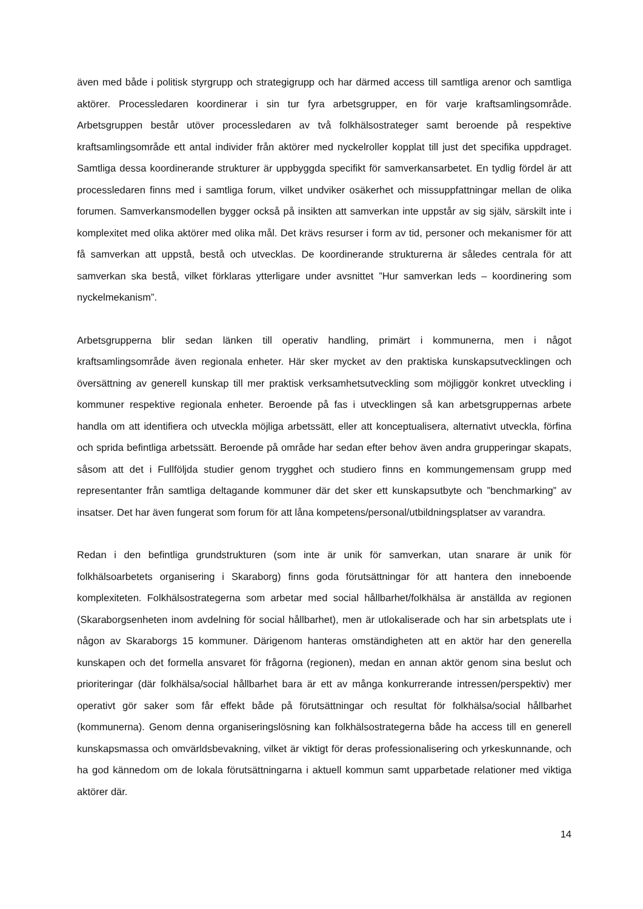även med både i politisk styrgrupp och strategigrupp och har därmed access till samtliga arenor och samtliga aktörer. Processledaren koordinerar i sin tur fyra arbetsgrupper, en för varje kraftsamlingsområde. Arbetsgruppen består utöver processledaren av två folkhälsostrateger samt beroende på respektive kraftsamlingsområde ett antal individer från aktörer med nyckelroller kopplat till just det specifika uppdraget. Samtliga dessa koordinerande strukturer är uppbyggda specifikt för samverkansarbetet. En tydlig fördel är att processledaren finns med i samtliga forum, vilket undviker osäkerhet och missuppfattningar mellan de olika forumen. Samverkansmodellen bygger också på insikten att samverkan inte uppstår av sig själv, särskilt inte i komplexitet med olika aktörer med olika mål. Det krävs resurser i form av tid, personer och mekanismer för att få samverkan att uppstå, bestå och utvecklas. De koordinerande strukturerna är således centrala för att samverkan ska bestå, vilket förklaras ytterligare under avsnittet ”Hur samverkan leds – koordinering som nyckelmekanism”.
Arbetsgrupperna blir sedan länken till operativ handling, primärt i kommunerna, men i något kraftsamlingsområde även regionala enheter. Här sker mycket av den praktiska kunskapsutvecklingen och översättning av generell kunskap till mer praktisk verksamhetsutveckling som möjliggör konkret utveckling i kommuner respektive regionala enheter. Beroende på fas i utvecklingen så kan arbetsgruppernas arbete handla om att identifiera och utveckla möjliga arbetssätt, eller att konceptualisera, alternativt utveckla, förfina och sprida befintliga arbetssätt. Beroende på område har sedan efter behov även andra grupperingar skapats, såsom att det i Fullföljda studier genom trygghet och studiero finns en kommungemensam grupp med representanter från samtliga deltagande kommuner där det sker ett kunskapsutbyte och ”benchmarking” av insatser. Det har även fungerat som forum för att låna kompetens/personal/utbildningsplatser av varandra.
Redan i den befintliga grundstrukturen (som inte är unik för samverkan, utan snarare är unik för folkhälsoarbetets organisering i Skaraborg) finns goda förutsättningar för att hantera den inneboende komplexiteten. Folkhälsostrategerna som arbetar med social hållbarhet/folkhälsa är anställda av regionen (Skaraborgsenheten inom avdelning för social hållbarhet), men är utlokaliserade och har sin arbetsplats ute i någon av Skaraborgs 15 kommuner. Därigenom hanteras omständigheten att en aktör har den generella kunskapen och det formella ansvaret för frågorna (regionen), medan en annan aktör genom sina beslut och prioriteringar (där folkhälsa/social hållbarhet bara är ett av många konkurrerande intressen/perspektiv) mer operativt gör saker som får effekt både på förutsättningar och resultat för folkhälsa/social hållbarhet (kommunerna). Genom denna organiseringslösning kan folkhälsostrategerna både ha access till en generell kunskapsmassa och omvärldsbevakning, vilket är viktigt för deras professionalisering och yrkeskunnande, och ha god kännedom om de lokala förutsättningarna i aktuell kommun samt upparbetade relationer med viktiga aktörer där.
14